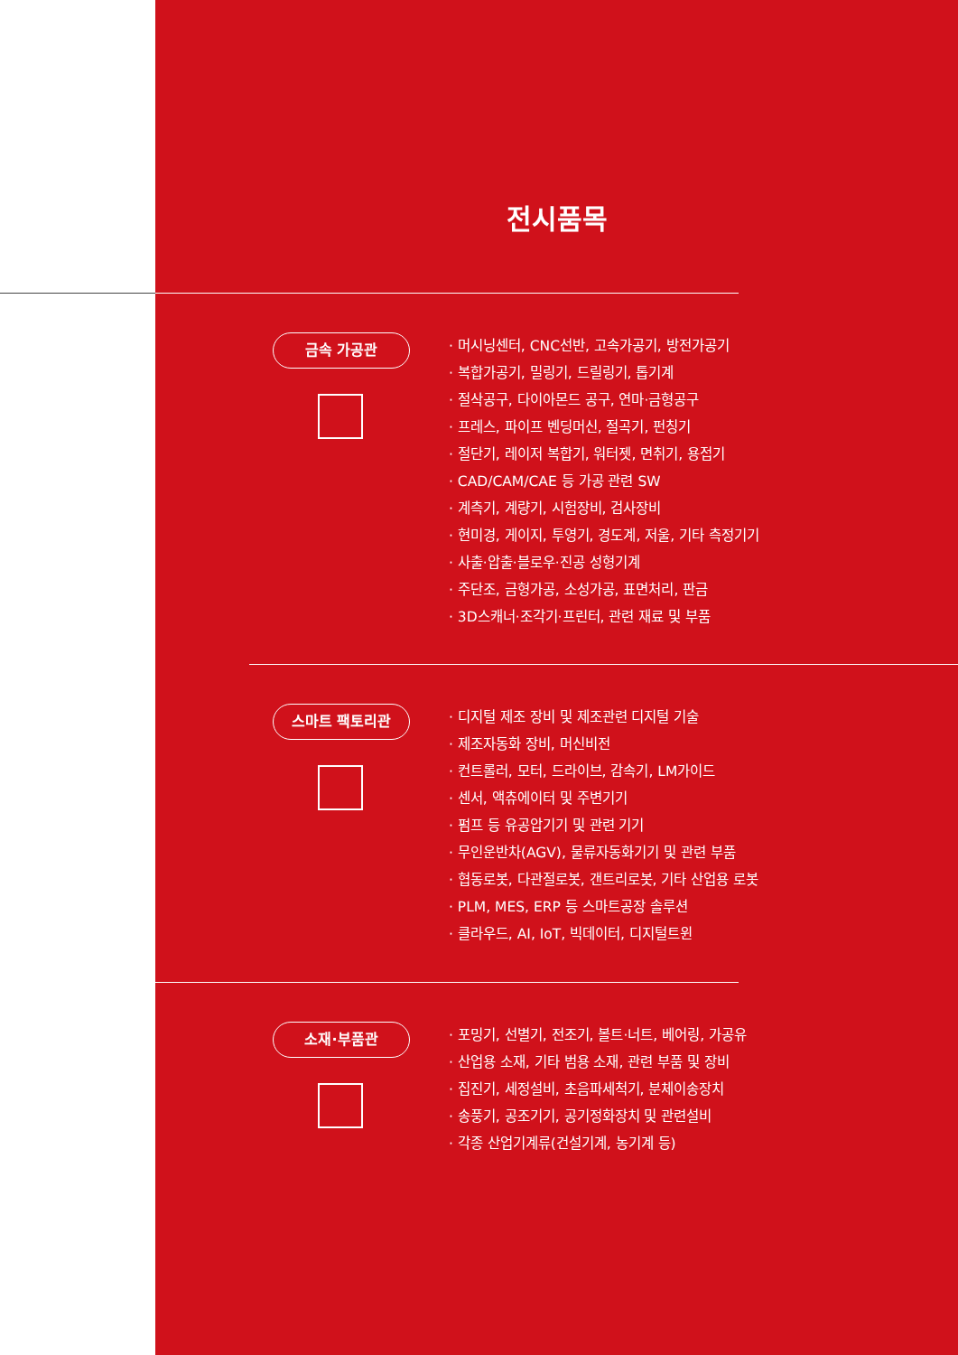전시품목
금속 가공관
· 머시닝센터, CNC선반, 고속가공기, 방전가공기
· 복합가공기, 밀링기, 드릴링기, 톱기계
· 절삭공구, 다이아몬드 공구, 연마·금형공구
· 프레스, 파이프 벤딩머신, 절곡기, 펀칭기
· 절단기, 레이저 복합기, 워터젯, 면취기, 용접기
· CAD/CAM/CAE 등 가공 관련 SW
· 계측기, 계량기, 시험장비, 검사장비
· 현미경, 게이지, 투영기, 경도계, 저울, 기타 측정기기
· 사출·압출·블로우·진공 성형기계
· 주단조, 금형가공, 소성가공, 표면처리, 판금
· 3D스캐너·조각기·프린터, 관련 재료 및 부품
스마트 팩토리관
· 디지털 제조 장비 및 제조관련 디지털 기술
· 제조자동화 장비, 머신비전
· 컨트롤러, 모터, 드라이브, 감속기, LM가이드
· 센서, 액츄에이터 및 주변기기
· 펌프 등 유공압기기 및 관련 기기
· 무인운반차(AGV), 물류자동화기기 및 관련 부품
· 협동로봇, 다관절로봇, 갠트리로봇, 기타 산업용 로봇
· PLM, MES, ERP 등 스마트공장 솔루션
· 클라우드, AI, IoT, 빅데이터, 디지털트윈
소재·부품관
· 포밍기, 선별기, 전조기, 볼트·너트, 베어링, 가공유
· 산업용 소재, 기타 범용 소재, 관련 부품 및 장비
· 집진기, 세정설비, 초음파세척기, 분체이송장치
· 송풍기, 공조기기, 공기정화장치 및 관련설비
· 각종 산업기계류(건설기계, 농기계 등)